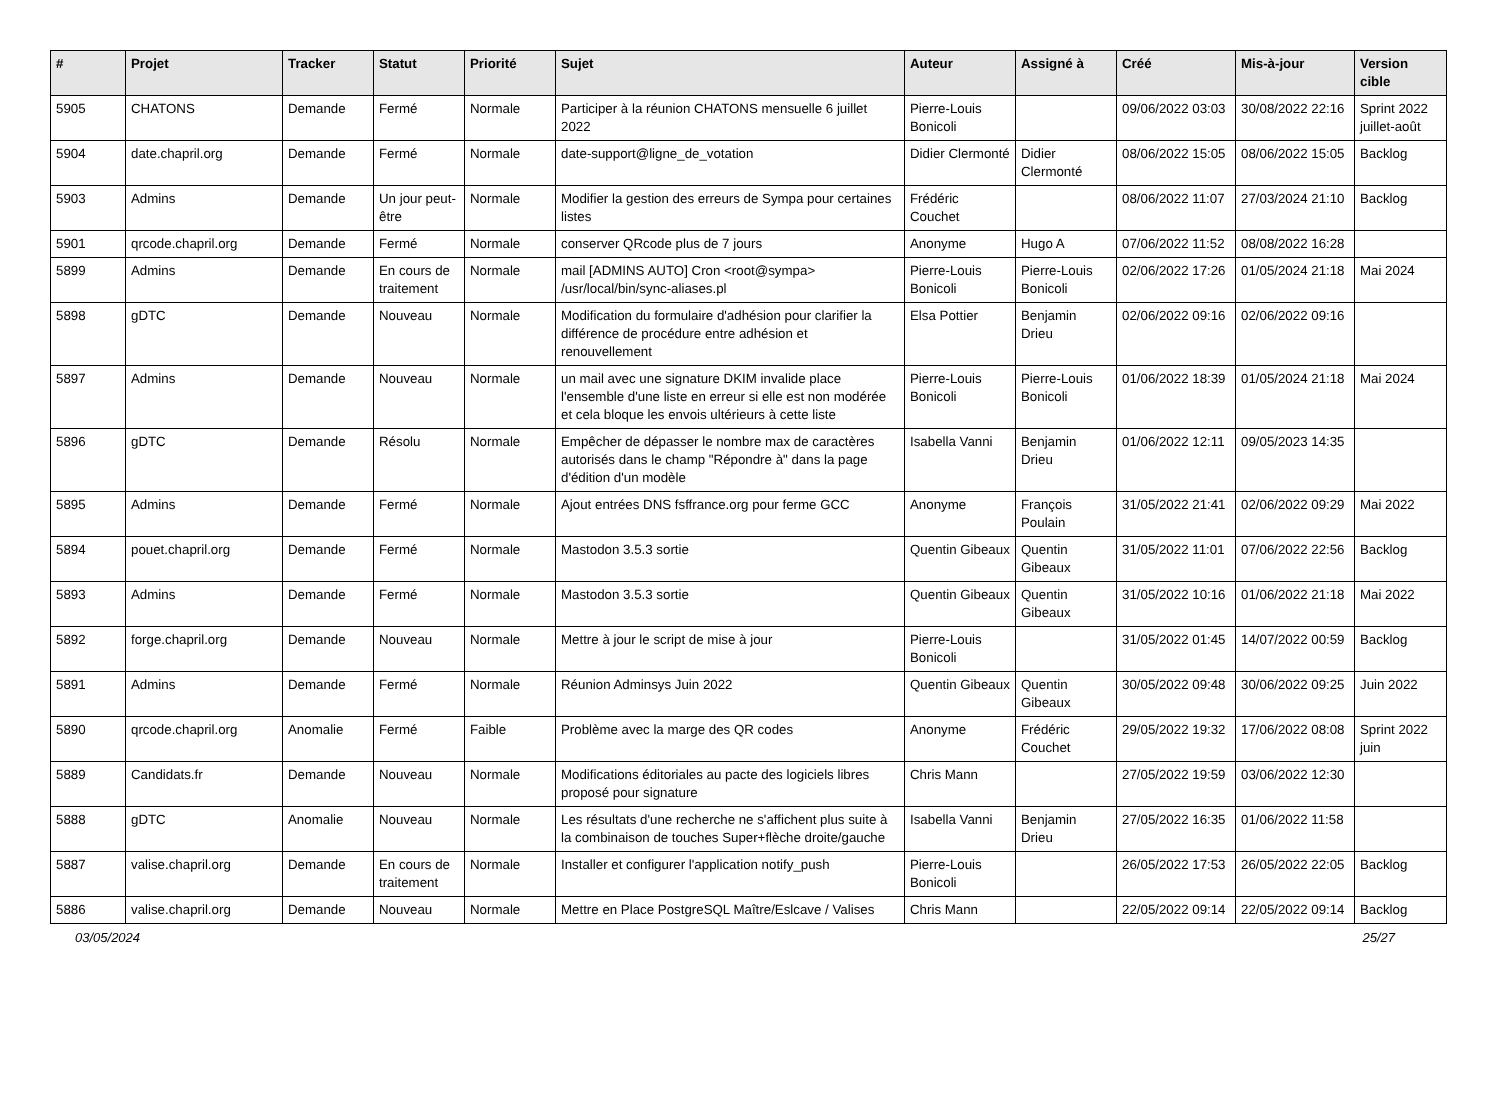| # | Projet | Tracker | Statut | Priorité | Sujet | Auteur | Assigné à | Créé | Mis-à-jour | Version cible |
| --- | --- | --- | --- | --- | --- | --- | --- | --- | --- | --- |
| 5905 | CHATONS | Demande | Fermé | Normale | Participer à la réunion CHATONS mensuelle 6 juillet 2022 | Pierre-Louis Bonicoli | | 09/06/2022 03:03 | 30/08/2022 22:16 | Sprint 2022 juillet-août |
| 5904 | date.chapril.org | Demande | Fermé | Normale | date-support@ligne_de_votation | Didier Clermonté | Didier Clermonté | 08/06/2022 15:05 | 08/06/2022 15:05 | Backlog |
| 5903 | Admins | Demande | Un jour peut-être | Normale | Modifier la gestion des erreurs de Sympa pour certaines listes | Frédéric Couchet | | 08/06/2022 11:07 | 27/03/2024 21:10 | Backlog |
| 5901 | qrcode.chapril.org | Demande | Fermé | Normale | conserver QRcode plus de 7 jours | Anonyme | Hugo A | 07/06/2022 11:52 | 08/08/2022 16:28 | |
| 5899 | Admins | Demande | En cours de traitement | Normale | mail [ADMINS AUTO] Cron <root@sympa> /usr/local/bin/sync-aliases.pl | Pierre-Louis Bonicoli | Pierre-Louis Bonicoli | 02/06/2022 17:26 | 01/05/2024 21:18 | Mai 2024 |
| 5898 | gDTC | Demande | Nouveau | Normale | Modification du formulaire d'adhésion pour clarifier la différence de procédure entre adhésion et renouvellement | Elsa Pottier | Benjamin Drieu | 02/06/2022 09:16 | 02/06/2022 09:16 | |
| 5897 | Admins | Demande | Nouveau | Normale | un mail avec une signature DKIM invalide place l'ensemble d'une liste en erreur si elle est non modérée et cela bloque les envois ultérieurs à cette liste | Pierre-Louis Bonicoli | Pierre-Louis Bonicoli | 01/06/2022 18:39 | 01/05/2024 21:18 | Mai 2024 |
| 5896 | gDTC | Demande | Résolu | Normale | Empêcher de dépasser le nombre max de caractères autorisés dans le champ "Répondre à" dans la page d'édition d'un modèle | Isabella Vanni | Benjamin Drieu | 01/06/2022 12:11 | 09/05/2023 14:35 | |
| 5895 | Admins | Demande | Fermé | Normale | Ajout entrées DNS fsffrance.org pour ferme GCC | Anonyme | François Poulain | 31/05/2022 21:41 | 02/06/2022 09:29 | Mai 2022 |
| 5894 | pouet.chapril.org | Demande | Fermé | Normale | Mastodon 3.5.3 sortie | Quentin Gibeaux | Quentin Gibeaux | 31/05/2022 11:01 | 07/06/2022 22:56 | Backlog |
| 5893 | Admins | Demande | Fermé | Normale | Mastodon 3.5.3 sortie | Quentin Gibeaux | Quentin Gibeaux | 31/05/2022 10:16 | 01/06/2022 21:18 | Mai 2022 |
| 5892 | forge.chapril.org | Demande | Nouveau | Normale | Mettre à jour le script de mise à jour | Pierre-Louis Bonicoli | | 31/05/2022 01:45 | 14/07/2022 00:59 | Backlog |
| 5891 | Admins | Demande | Fermé | Normale | Réunion Adminsys Juin 2022 | Quentin Gibeaux | Quentin Gibeaux | 30/05/2022 09:48 | 30/06/2022 09:25 | Juin 2022 |
| 5890 | qrcode.chapril.org | Anomalie | Fermé | Faible | Problème avec la marge des QR codes | Anonyme | Frédéric Couchet | 29/05/2022 19:32 | 17/06/2022 08:08 | Sprint 2022 juin |
| 5889 | Candidats.fr | Demande | Nouveau | Normale | Modifications éditoriales au pacte des logiciels libres proposé pour signature | Chris Mann | | 27/05/2022 19:59 | 03/06/2022 12:30 | |
| 5888 | gDTC | Anomalie | Nouveau | Normale | Les résultats d'une recherche ne s'affichent plus suite à la combinaison de touches Super+flèche droite/gauche | Isabella Vanni | Benjamin Drieu | 27/05/2022 16:35 | 01/06/2022 11:58 | |
| 5887 | valise.chapril.org | Demande | En cours de traitement | Normale | Installer et configurer l'application notify_push | Pierre-Louis Bonicoli | | 26/05/2022 17:53 | 26/05/2022 22:05 | Backlog |
| 5886 | valise.chapril.org | Demande | Nouveau | Normale | Mettre en Place PostgreSQL Maître/Eslcave / Valises | Chris Mann | | 22/05/2022 09:14 | 22/05/2022 09:14 | Backlog |
03/05/2024 25/27